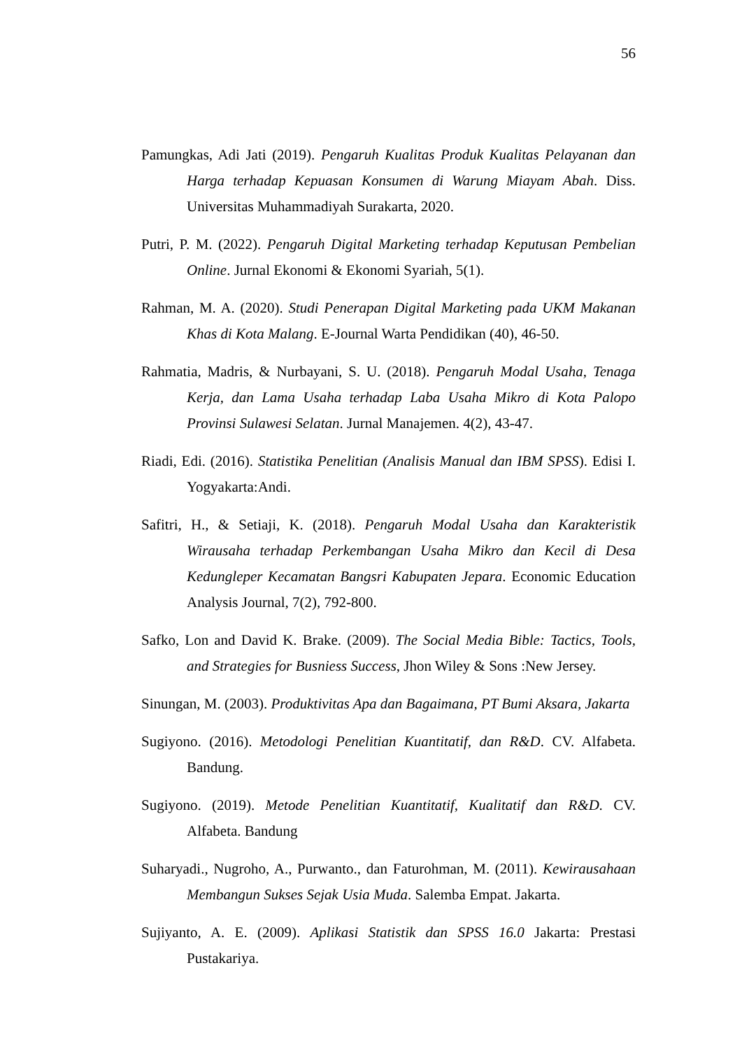56
Pamungkas, Adi Jati (2019). Pengaruh Kualitas Produk Kualitas Pelayanan dan Harga terhadap Kepuasan Konsumen di Warung Miayam Abah. Diss. Universitas Muhammadiyah Surakarta, 2020.
Putri, P. M. (2022). Pengaruh Digital Marketing terhadap Keputusan Pembelian Online. Jurnal Ekonomi & Ekonomi Syariah, 5(1).
Rahman, M. A. (2020). Studi Penerapan Digital Marketing pada UKM Makanan Khas di Kota Malang. E-Journal Warta Pendidikan (40), 46-50.
Rahmatia, Madris, & Nurbayani, S. U. (2018). Pengaruh Modal Usaha, Tenaga Kerja, dan Lama Usaha terhadap Laba Usaha Mikro di Kota Palopo Provinsi Sulawesi Selatan. Jurnal Manajemen. 4(2), 43-47.
Riadi, Edi. (2016). Statistika Penelitian (Analisis Manual dan IBM SPSS). Edisi I. Yogyakarta:Andi.
Safitri, H., & Setiaji, K. (2018). Pengaruh Modal Usaha dan Karakteristik Wirausaha terhadap Perkembangan Usaha Mikro dan Kecil di Desa Kedungleper Kecamatan Bangsri Kabupaten Jepara. Economic Education Analysis Journal, 7(2), 792-800.
Safko, Lon and David K. Brake. (2009). The Social Media Bible: Tactics, Tools, and Strategies for Busniess Success, Jhon Wiley & Sons :New Jersey.
Sinungan, M. (2003). Produktivitas Apa dan Bagaimana, PT Bumi Aksara, Jakarta
Sugiyono. (2016). Metodologi Penelitian Kuantitatif, dan R&D. CV. Alfabeta. Bandung.
Sugiyono. (2019). Metode Penelitian Kuantitatif, Kualitatif dan R&D. CV. Alfabeta. Bandung
Suharyadi., Nugroho, A., Purwanto., dan Faturohman, M. (2011). Kewirausahaan Membangun Sukses Sejak Usia Muda. Salemba Empat. Jakarta.
Sujiyanto, A. E. (2009). Aplikasi Statistik dan SPSS 16.0 Jakarta: Prestasi Pustakariya.